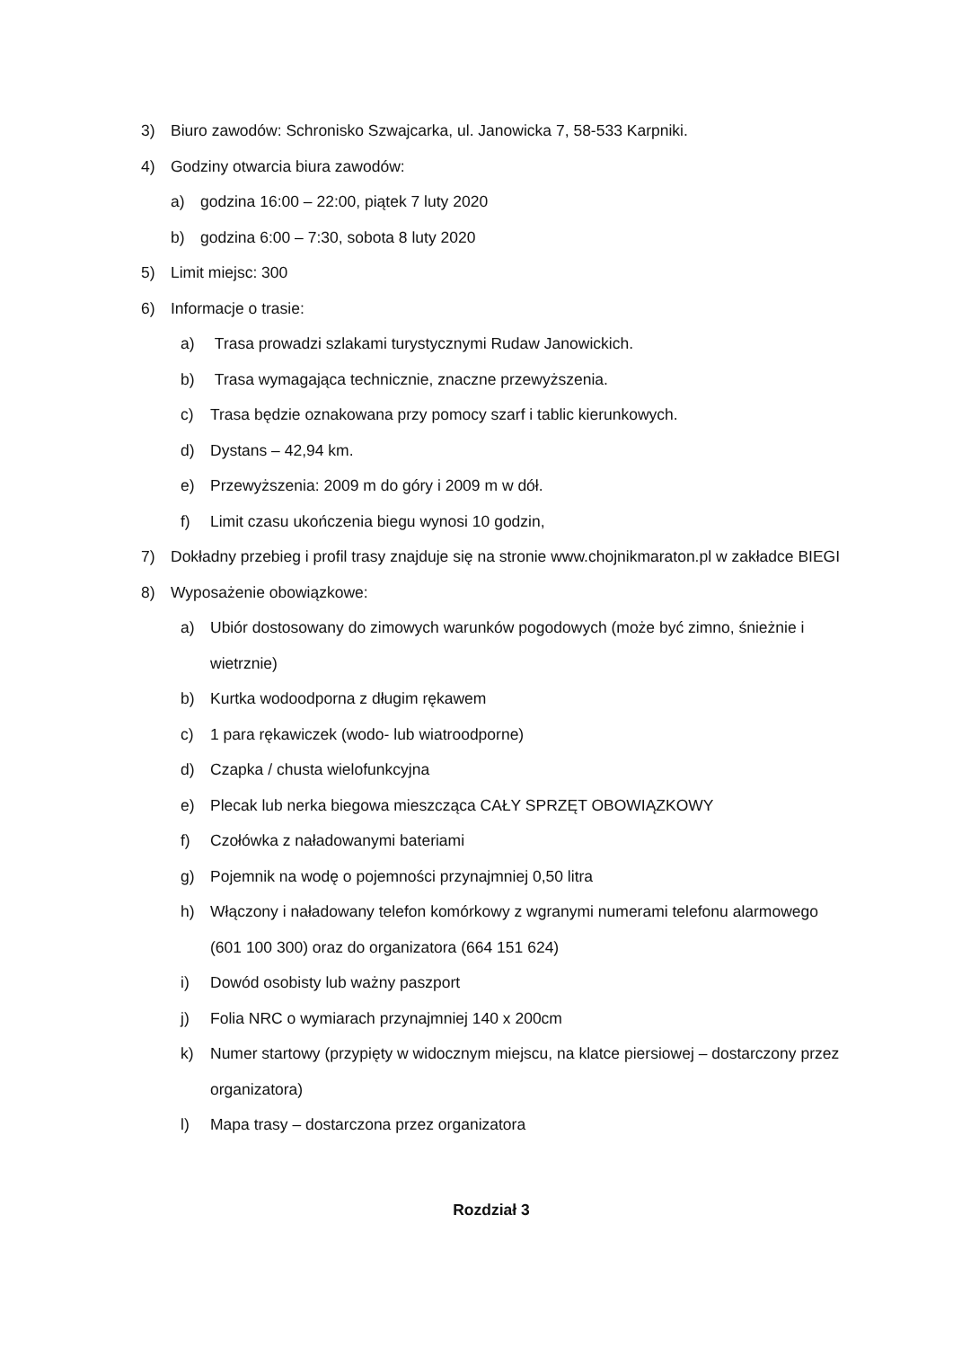3) Biuro zawodów: Schronisko Szwajcarka, ul. Janowicka 7, 58-533 Karpniki.
4) Godziny otwarcia biura zawodów:
a) godzina 16:00 – 22:00, piątek 7 luty 2020
b) godzina 6:00 – 7:30, sobota 8 luty 2020
5) Limit miejsc: 300
6) Informacje o trasie:
a) Trasa prowadzi szlakami turystycznymi Rudaw Janowickich.
b) Trasa wymagająca technicznie, znaczne przewyższenia.
c) Trasa będzie oznakowana przy pomocy szarf i tablic kierunkowych.
d) Dystans – 42,94 km.
e) Przewyższenia: 2009 m do góry i 2009 m w dół.
f) Limit czasu ukończenia biegu wynosi 10 godzin,
7) Dokładny przebieg i profil trasy znajduje się na stronie www.chojnikmaraton.pl w zakładce BIEGI
8) Wyposażenie obowiązkowe:
a) Ubiór dostosowany do zimowych warunków pogodowych (może być zimno, śnieżnie i wietrznie)
b) Kurtka wodoodporna z długim rękawem
c) 1 para rękawiczek (wodo- lub wiatroodporne)
d) Czapka / chusta wielofunkcyjna
e) Plecak lub nerka biegowa mieszcząca CAŁY SPRZĘT OBOWIĄZKOWY
f) Czołówka z naładowanymi bateriami
g) Pojemnik na wodę o pojemności przynajmniej 0,50 litra
h) Włączony i naładowany telefon komórkowy z wgranymi numerami telefonu alarmowego (601 100 300) oraz do organizatora (664 151 624)
i) Dowód osobisty lub ważny paszport
j) Folia NRC o wymiarach przynajmniej 140 x 200cm
k) Numer startowy (przypięty w widocznym miejscu, na klatce piersiowej – dostarczony przez organizatora)
l) Mapa trasy – dostarczona przez organizatora
Rozdział 3